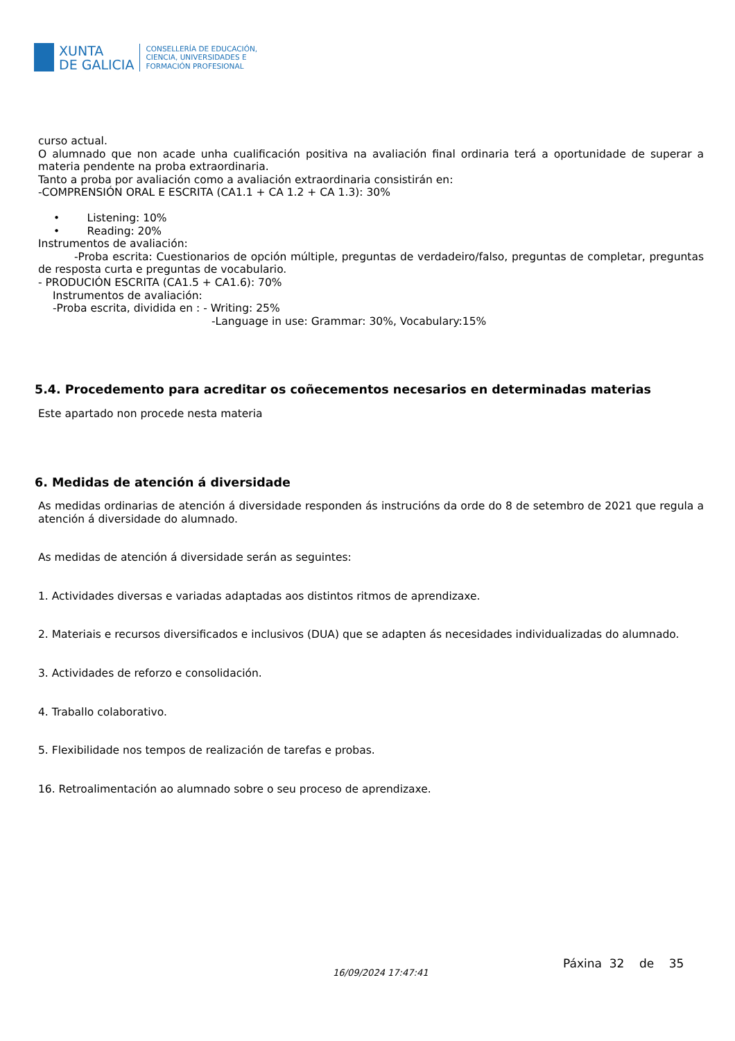XUNTA
DE GALICIA
CONSELLERÍA DE EDUCACIÓN,
CIENCIA, UNIVERSIDADES E
FORMACIÓN PROFESIONAL
curso actual.
O alumnado que non acade unha cualificación positiva na avaliación final ordinaria terá a oportunidade de superar a materia pendente na proba extraordinaria.
Tanto a proba por avaliación como a avaliación extraordinaria consistirán en:
-COMPRENSIÓN ORAL E ESCRITA (CA1.1 + CA 1.2 + CA 1.3): 30%
• Listening: 10%
• Reading: 20%
Instrumentos de avaliación:
-Proba escrita: Cuestionarios de opción múltiple, preguntas de verdadeiro/falso, preguntas de completar, preguntas de resposta curta e preguntas de vocabulario.
- PRODUCIÓN ESCRITA (CA1.5 + CA1.6): 70%
Instrumentos de avaliación:
-Proba escrita, dividida en : - Writing: 25%
-Language in use: Grammar: 30%, Vocabulary:15%
5.4. Procedemento para acreditar os coñecementos necesarios en determinadas materias
Este apartado non procede nesta materia
6. Medidas de atención á diversidade
As medidas ordinarias de atención á diversidade responden ás instrucións da orde do 8 de setembro de 2021 que regula a atención á diversidade do alumnado.
As medidas de atención á diversidade serán as seguintes:
1. Actividades diversas e variadas adaptadas aos distintos ritmos de aprendizaxe.
2. Materiais e recursos diversificados e inclusivos (DUA) que se adapten ás necesidades individualizadas do alumnado.
3. Actividades de reforzo e consolidación.
4. Traballo colaborativo.
5. Flexibilidade nos tempos de realización de tarefas e probas.
16. Retroalimentación ao alumnado sobre o seu proceso de aprendizaxe.
16/09/2024 17:47:41
Páxina 32 de 35